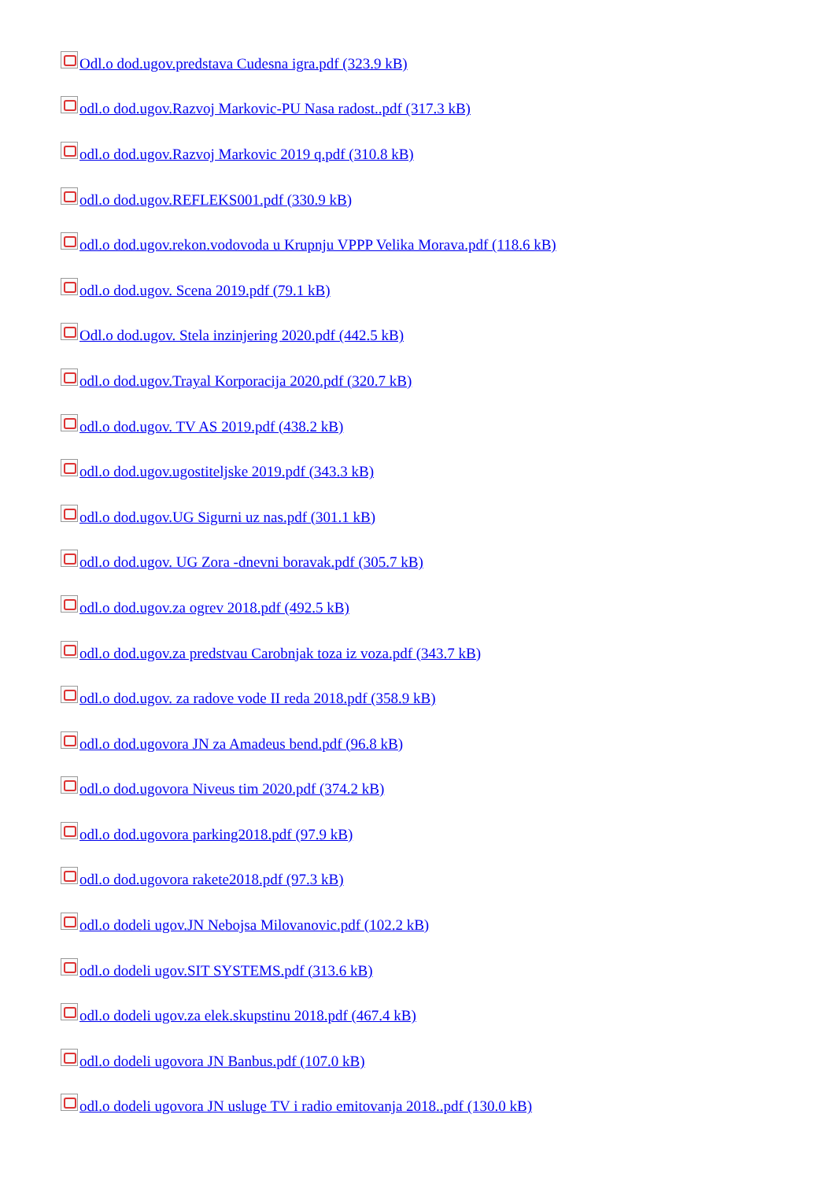Odl.o dod.ugov.predstava Cudesna igra.pdf (323.9 kB)
odl.o dod.ugov.Razvoj Markovic-PU Nasa radost..pdf (317.3 kB)
odl.o dod.ugov.Razvoj Markovic 2019 q.pdf (310.8 kB)
odl.o dod.ugov.REFLEKS001.pdf (330.9 kB)
odl.o dod.ugov.rekon.vodovoda u Krupnju VPPP Velika Morava.pdf (118.6 kB)
odl.o dod.ugov. Scena 2019.pdf (79.1 kB)
Odl.o dod.ugov. Stela inzinjering 2020.pdf (442.5 kB)
odl.o dod.ugov.Trayal Korporacija 2020.pdf (320.7 kB)
odl.o dod.ugov. TV AS 2019.pdf (438.2 kB)
odl.o dod.ugov.ugostiteljske 2019.pdf (343.3 kB)
odl.o dod.ugov.UG Sigurni uz nas.pdf (301.1 kB)
odl.o dod.ugov. UG Zora -dnevni boravak.pdf (305.7 kB)
odl.o dod.ugov.za ogrev 2018.pdf (492.5 kB)
odl.o dod.ugov.za predstvau Carobnjak toza iz voza.pdf (343.7 kB)
odl.o dod.ugov. za radove vode II reda 2018.pdf (358.9 kB)
odl.o dod.ugovora JN za Amadeus bend.pdf (96.8 kB)
odl.o dod.ugovora Niveus tim 2020.pdf (374.2 kB)
odl.o dod.ugovora parking2018.pdf (97.9 kB)
odl.o dod.ugovora rakete2018.pdf (97.3 kB)
odl.o dodeli ugov.JN Nebojsa Milovanovic.pdf (102.2 kB)
odl.o dodeli ugov.SIT SYSTEMS.pdf (313.6 kB)
odl.o dodeli ugov.za elek.skupstinu 2018.pdf (467.4 kB)
odl.o dodeli ugovora JN Banbus.pdf (107.0 kB)
odl.o dodeli ugovora JN usluge TV i radio emitovanja 2018..pdf (130.0 kB)